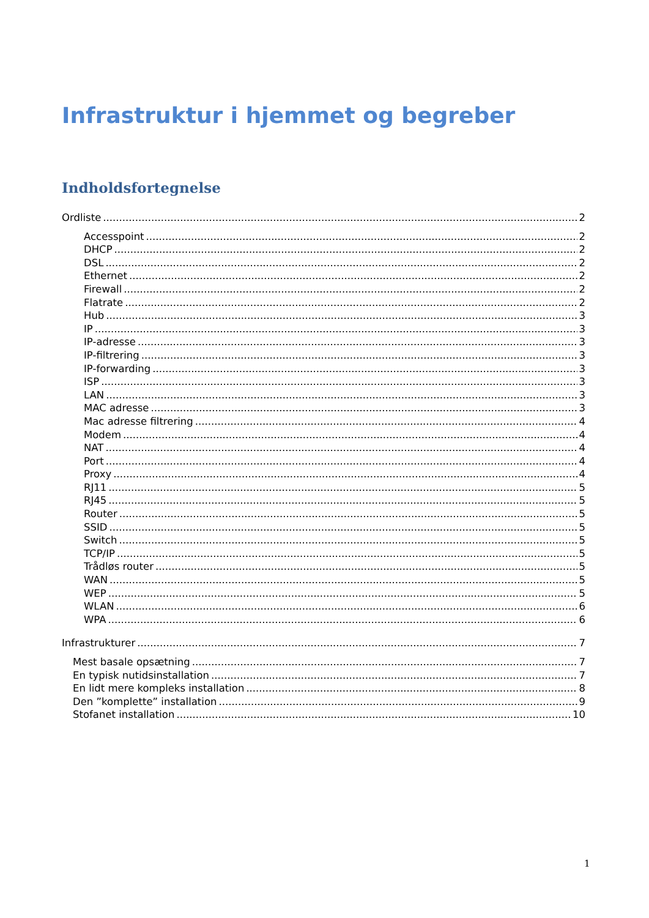Infrastruktur i hjemmet og begreber
Indholdsfortegnelse
Ordliste 2
Accesspoint 2
DHCP 2
DSL 2
Ethernet 2
Firewall 2
Flatrate 2
Hub 3
IP 3
IP-adresse 3
IP-filtrering 3
IP-forwarding 3
ISP 3
LAN 3
MAC adresse 3
Mac adresse filtrering 4
Modem 4
NAT 4
Port 4
Proxy 4
RJ11 5
RJ45 5
Router 5
SSID 5
Switch 5
TCP/IP 5
Trådløs router 5
WAN 5
WEP 5
WLAN 6
WPA 6
Infrastrukturer 7
Mest basale opsætning 7
En typisk nutidsinstallation 7
En lidt mere kompleks installation 8
Den ”komplette” installation 9
Stofanet installation 10
1